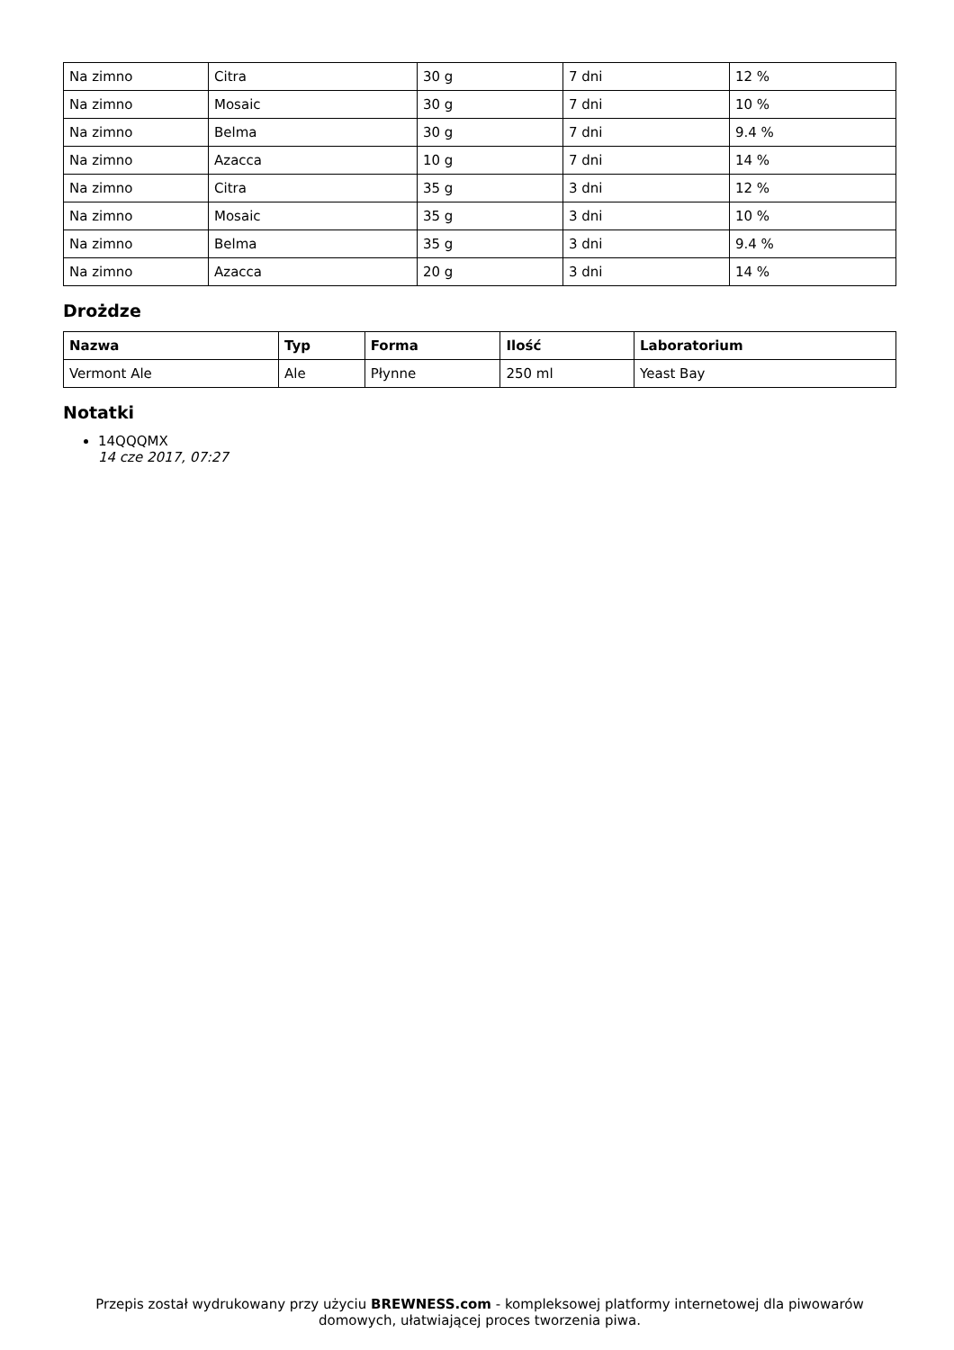| Na zimno | Citra | 30 g | 7 dni | 12 % |
| Na zimno | Mosaic | 30 g | 7 dni | 10 % |
| Na zimno | Belma | 30 g | 7 dni | 9.4 % |
| Na zimno | Azacca | 10 g | 7 dni | 14 % |
| Na zimno | Citra | 35 g | 3 dni | 12 % |
| Na zimno | Mosaic | 35 g | 3 dni | 10 % |
| Na zimno | Belma | 35 g | 3 dni | 9.4 % |
| Na zimno | Azacca | 20 g | 3 dni | 14 % |
Drożdze
| Nazwa | Typ | Forma | Ilość | Laboratorium |
| --- | --- | --- | --- | --- |
| Vermont Ale | Ale | Płynne | 250 ml | Yeast Bay |
Notatki
14QQQMX
14 cze 2017, 07:27
Przepis został wydrukowany przy użyciu BREWNESS.com - kompleksowej platformy internetowej dla piwowarów domowych, ułatwiającej proces tworzenia piwa.